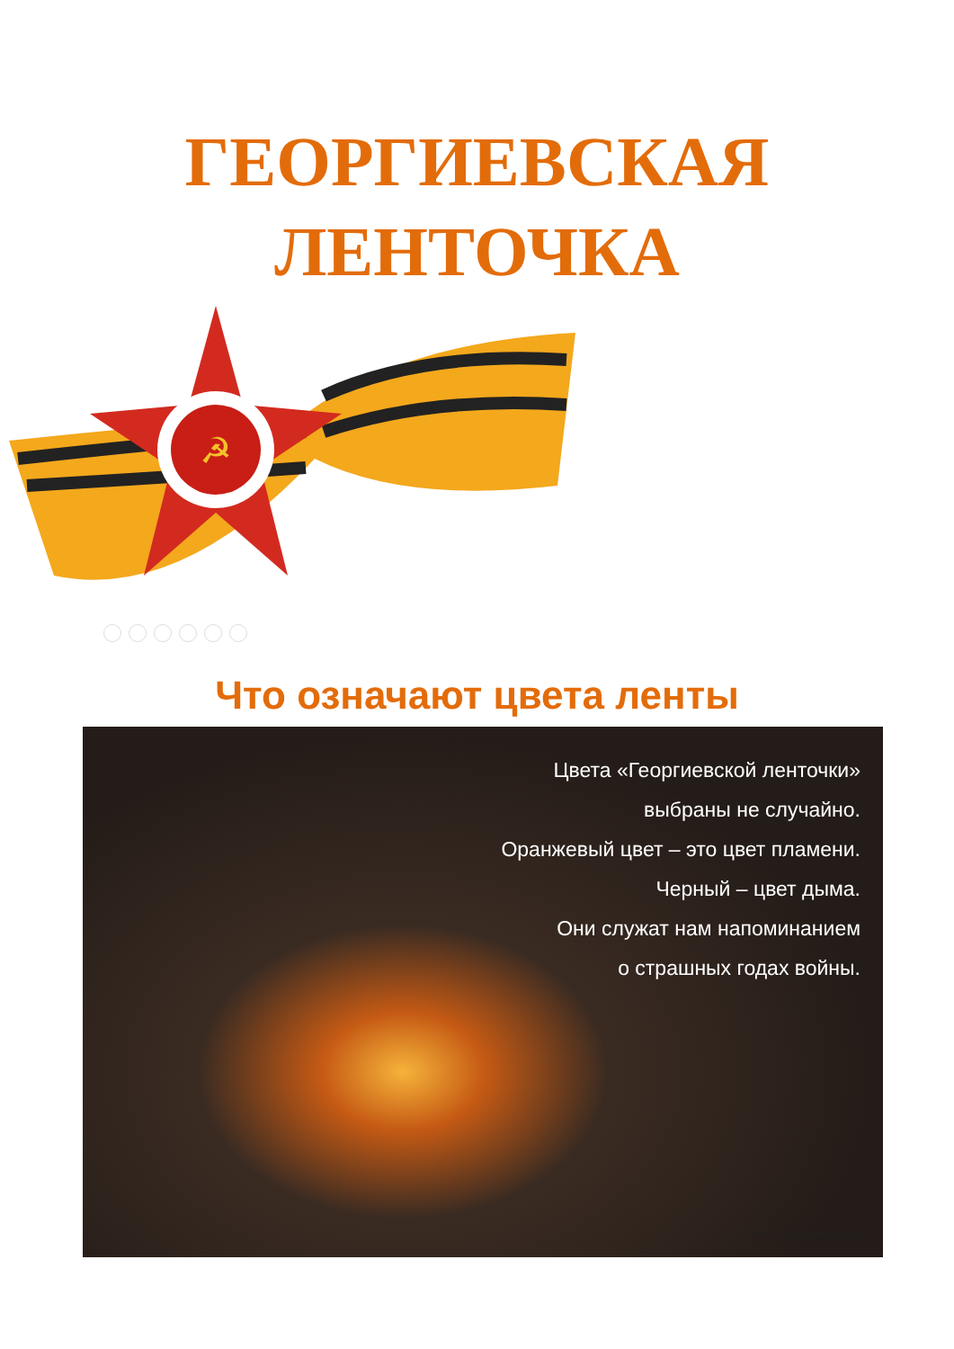ГЕОРГИЕВСКАЯ
ЛЕНТОЧКА
☭
Что означают цвета ленты
Цвета «Георгиевской ленточки»
выбраны не случайно.
Оранжевый цвет – это цвет пламени.
Черный – цвет дыма.
Они служат нам напоминанием
о страшных годах войны.
Фото с сайта trishurupa.ru